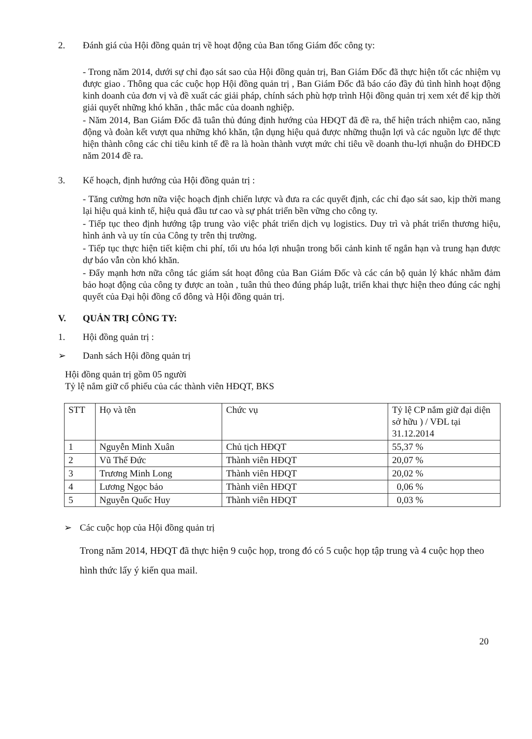2. Đánh giá của Hội đồng quản trị về hoạt động của Ban tổng Giám đốc công ty:
- Trong năm 2014, dưới sự chỉ đạo sát sao của Hội đồng quản trị, Ban Giám Đốc đã thực hiện tốt các nhiệm vụ được giao . Thông qua các cuộc họp Hội đồng quản trị , Ban Giám Đốc đã báo cáo đầy đủ tình hình hoạt động kinh doanh của đơn vị và đề xuất các giải pháp, chính sách phù hợp trình Hội đồng quản trị xem xét để kịp thời giải quyết những khó khăn , thắc mắc của doanh nghiệp.
- Năm 2014, Ban Giám Đốc đã tuân thủ đúng định hướng của HĐQT đã đề ra, thể hiện trách nhiệm cao, năng động và đoàn kết vượt qua những khó khăn, tận dụng hiệu quả được những thuận lợi và các nguồn lực để thực hiện thành công các chỉ tiêu kinh tế đề ra là hoàn thành vượt mức chỉ tiêu về doanh thu-lợi nhuận do ĐHĐCĐ năm 2014 đề ra.
3. Kế hoạch, định hướng của Hội đồng quản trị :
- Tăng cường hơn nữa việc hoạch định chiến lược và đưa ra các quyết định, các chỉ đạo sát sao, kịp thời mang lại hiệu quả kinh tế, hiệu quả đầu tư cao và sự phát triển bền vững cho công ty.
- Tiếp tục theo định hướng tập trung vào việc phát triển dịch vụ logistics. Duy trì và phát triển thương hiệu, hình ảnh và uy tín của Công ty trên thị trường.
- Tiếp tục thực hiện tiết kiệm chi phí, tối ưu hóa lợi nhuận trong bối cảnh kinh tế ngắn hạn và trung hạn được dự báo vẫn còn khó khăn.
- Đẩy mạnh hơn nữa công tác giám sát hoạt đông của Ban Giám Đốc và các cán bộ quản lý khác nhằm đảm bảo hoạt động của công ty được an toàn , tuân thủ theo đúng pháp luật, triển khai thực hiện theo đúng các nghị quyết của Đại hội đồng cổ đông và Hội đồng quản trị.
V. QUẢN TRỊ CÔNG TY:
1. Hội đồng quản trị :
➢ Danh sách Hội đồng quản trị
Hội đồng quản trị gồm 05 người
Tỷ lệ nắm giữ cổ phiếu của các thành viên HĐQT, BKS
| STT | Họ và tên | Chức vụ | Tỷ lệ CP nắm giữ đại diện sở hữu ) / VĐL tại 31.12.2014 |
| 1 | Nguyễn Minh Xuân | Chủ tịch HĐQT | 55,37 % |
| 2 | Vũ Thế Đức | Thành viên HĐQT | 20,07 % |
| 3 | Trương Minh Long | Thành viên HĐQT | 20,02 % |
| 4 | Lương Ngọc bảo | Thành viên HĐQT | 0,06 % |
| 5 | Nguyễn Quốc Huy | Thành viên HĐQT | 0,03 % |
➢ Các cuộc họp của Hội đồng quản trị
Trong năm 2014, HĐQT đã thực hiện 9 cuộc họp, trong đó có 5 cuộc họp tập trung và 4 cuộc họp theo hình thức lấy ý kiến qua mail.
20